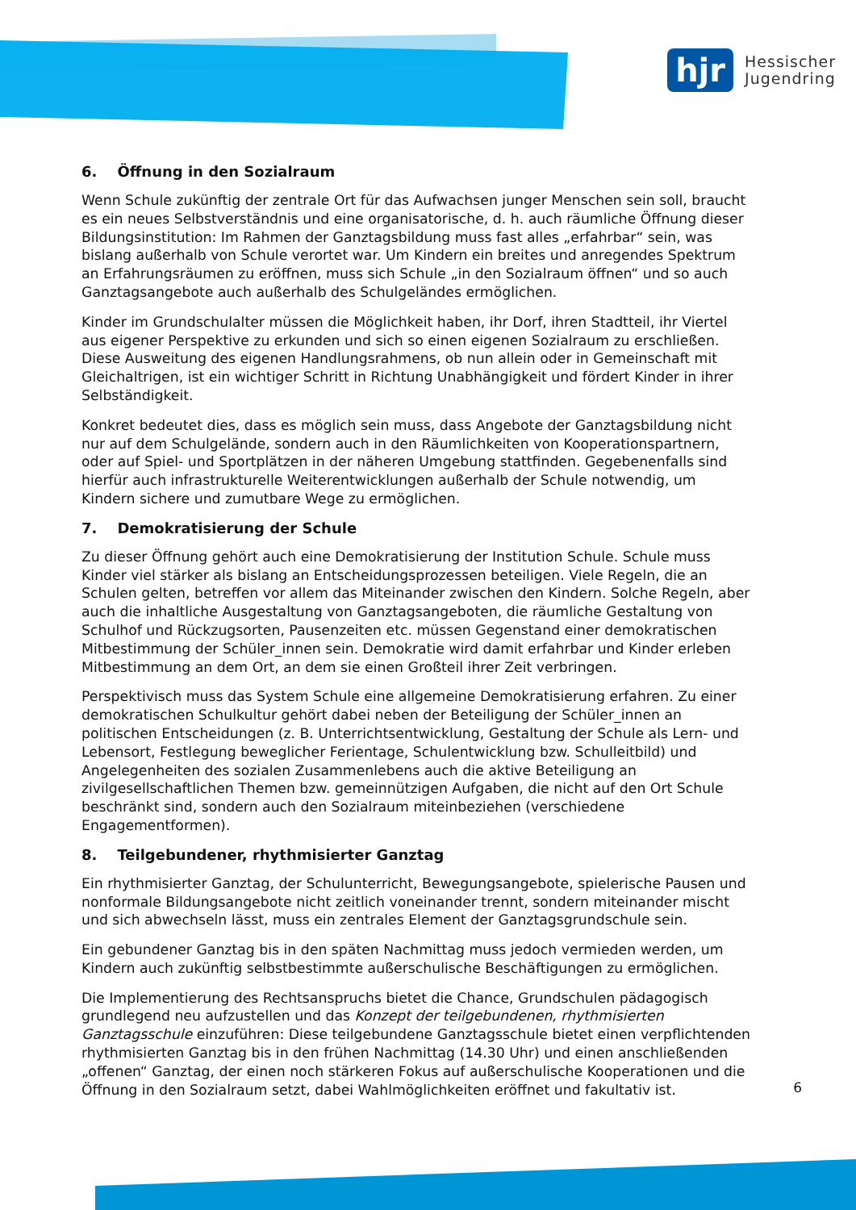hjr
Hessischer
Jugendring
6. Öffnung in den Sozialraum
Wenn Schule zukünftig der zentrale Ort für das Aufwachsen junger Menschen sein soll, braucht es ein neues Selbstverständnis und eine organisatorische, d. h. auch räumliche Öffnung dieser Bildungsinstitution: Im Rahmen der Ganztagsbildung muss fast alles „erfahrbar“ sein, was bislang außerhalb von Schule verortet war. Um Kindern ein breites und anregendes Spektrum an Erfahrungsräumen zu eröffnen, muss sich Schule „in den Sozialraum öffnen“ und so auch Ganztagsangebote auch außerhalb des Schulgeländes ermöglichen.
Kinder im Grundschulalter müssen die Möglichkeit haben, ihr Dorf, ihren Stadtteil, ihr Viertel aus eigener Perspektive zu erkunden und sich so einen eigenen Sozialraum zu erschließen. Diese Ausweitung des eigenen Handlungsrahmens, ob nun allein oder in Gemeinschaft mit Gleichaltrigen, ist ein wichtiger Schritt in Richtung Unabhängigkeit und fördert Kinder in ihrer Selbständigkeit.
Konkret bedeutet dies, dass es möglich sein muss, dass Angebote der Ganztagsbildung nicht nur auf dem Schulgelände, sondern auch in den Räumlichkeiten von Kooperationspartnern, oder auf Spiel- und Sportplätzen in der näheren Umgebung stattfinden. Gegebenenfalls sind hierfür auch infrastrukturelle Weiterentwicklungen außerhalb der Schule notwendig, um Kindern sichere und zumutbare Wege zu ermöglichen.
7. Demokratisierung der Schule
Zu dieser Öffnung gehört auch eine Demokratisierung der Institution Schule. Schule muss Kinder viel stärker als bislang an Entscheidungsprozessen beteiligen. Viele Regeln, die an Schulen gelten, betreffen vor allem das Miteinander zwischen den Kindern. Solche Regeln, aber auch die inhaltliche Ausgestaltung von Ganztagsangeboten, die räumliche Gestaltung von Schulhof und Rückzugsorten, Pausenzeiten etc. müssen Gegenstand einer demokratischen Mitbestimmung der Schüler_innen sein. Demokratie wird damit erfahrbar und Kinder erleben Mitbestimmung an dem Ort, an dem sie einen Großteil ihrer Zeit verbringen.
Perspektivisch muss das System Schule eine allgemeine Demokratisierung erfahren. Zu einer demokratischen Schulkultur gehört dabei neben der Beteiligung der Schüler_innen an politischen Entscheidungen (z. B. Unterrichtsentwicklung, Gestaltung der Schule als Lern- und Lebensort, Festlegung beweglicher Ferientage, Schulentwicklung bzw. Schulleitbild) und Angelegenheiten des sozialen Zusammenlebens auch die aktive Beteiligung an zivilgesellschaftlichen Themen bzw. gemeinnützigen Aufgaben, die nicht auf den Ort Schule beschränkt sind, sondern auch den Sozialraum miteinbeziehen (verschiedene Engagementformen).
8. Teilgebundener, rhythmisierter Ganztag
Ein rhythmisierter Ganztag, der Schulunterricht, Bewegungsangebote, spielerische Pausen und nonformale Bildungsangebote nicht zeitlich voneinander trennt, sondern miteinander mischt und sich abwechseln lässt, muss ein zentrales Element der Ganztagsgrundschule sein.
Ein gebundener Ganztag bis in den späten Nachmittag muss jedoch vermieden werden, um Kindern auch zukünftig selbstbestimmte außerschulische Beschäftigungen zu ermöglichen.
Die Implementierung des Rechtsanspruchs bietet die Chance, Grundschulen pädagogisch grundlegend neu aufzustellen und das Konzept der teilgebundenen, rhythmisierten Ganztagsschule einzuführen: Diese teilgebundene Ganztagsschule bietet einen verpflichtenden rhythmisierten Ganztag bis in den frühen Nachmittag (14.30 Uhr) und einen anschließenden „offenen“ Ganztag, der einen noch stärkeren Fokus auf außerschulische Kooperationen und die Öffnung in den Sozialraum setzt, dabei Wahlmöglichkeiten eröffnet und fakultativ ist.
6